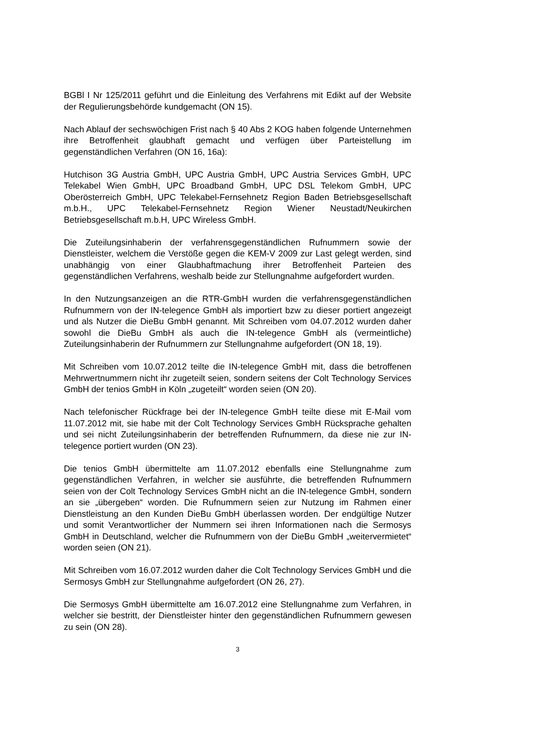BGBl I Nr 125/2011 geführt und die Einleitung des Verfahrens mit Edikt auf der Website der Regulierungsbehörde kundgemacht (ON 15).
Nach Ablauf der sechswöchigen Frist nach § 40 Abs 2 KOG haben folgende Unternehmen ihre Betroffenheit glaubhaft gemacht und verfügen über Parteistellung im gegenständlichen Verfahren (ON 16, 16a):
Hutchison 3G Austria GmbH, UPC Austria GmbH, UPC Austria Services GmbH, UPC Telekabel Wien GmbH, UPC Broadband GmbH, UPC DSL Telekom GmbH, UPC Oberösterreich GmbH, UPC Telekabel-Fernsehnetz Region Baden Betriebsgesellschaft m.b.H., UPC Telekabel-Fernsehnetz Region Wiener Neustadt/Neukirchen Betriebsgesellschaft m.b.H, UPC Wireless GmbH.
Die Zuteilungsinhaberin der verfahrensgegenständlichen Rufnummern sowie der Dienstleister, welchem die Verstöße gegen die KEM-V 2009 zur Last gelegt werden, sind unabhängig von einer Glaubhaftmachung ihrer Betroffenheit Parteien des gegenständlichen Verfahrens, weshalb beide zur Stellungnahme aufgefordert wurden.
In den Nutzungsanzeigen an die RTR-GmbH wurden die verfahrensgegenständlichen Rufnummern von der IN-telegence GmbH als importiert bzw zu dieser portiert angezeigt und als Nutzer die DieBu GmbH genannt. Mit Schreiben vom 04.07.2012 wurden daher sowohl die DieBu GmbH als auch die IN-telegence GmbH als (vermeintliche) Zuteilungsinhaberin der Rufnummern zur Stellungnahme aufgefordert (ON 18, 19).
Mit Schreiben vom 10.07.2012 teilte die IN-telegence GmbH mit, dass die betroffenen Mehrwertnummern nicht ihr zugeteilt seien, sondern seitens der Colt Technology Services GmbH der tenios GmbH in Köln „zugeteilt“ worden seien (ON 20).
Nach telefonischer Rückfrage bei der IN-telegence GmbH teilte diese mit E-Mail vom 11.07.2012 mit, sie habe mit der Colt Technology Services GmbH Rücksprache gehalten und sei nicht Zuteilungsinhaberin der betreffenden Rufnummern, da diese nie zur IN-telegence portiert wurden (ON 23).
Die tenios GmbH übermittelte am 11.07.2012 ebenfalls eine Stellungnahme zum gegenständlichen Verfahren, in welcher sie ausführte, die betreffenden Rufnummern seien von der Colt Technology Services GmbH nicht an die IN-telegence GmbH, sondern an sie „übergeben“ worden. Die Rufnummern seien zur Nutzung im Rahmen einer Dienstleistung an den Kunden DieBu GmbH überlassen worden. Der endgültige Nutzer und somit Verantwortlicher der Nummern sei ihren Informationen nach die Sermosys GmbH in Deutschland, welcher die Rufnummern von der DieBu GmbH „weitervermietet“ worden seien (ON 21).
Mit Schreiben vom 16.07.2012 wurden daher die Colt Technology Services GmbH und die Sermosys GmbH zur Stellungnahme aufgefordert (ON 26, 27).
Die Sermosys GmbH übermittelte am 16.07.2012 eine Stellungnahme zum Verfahren, in welcher sie bestritt, der Dienstleister hinter den gegenständlichen Rufnummern gewesen zu sein (ON 28).
3